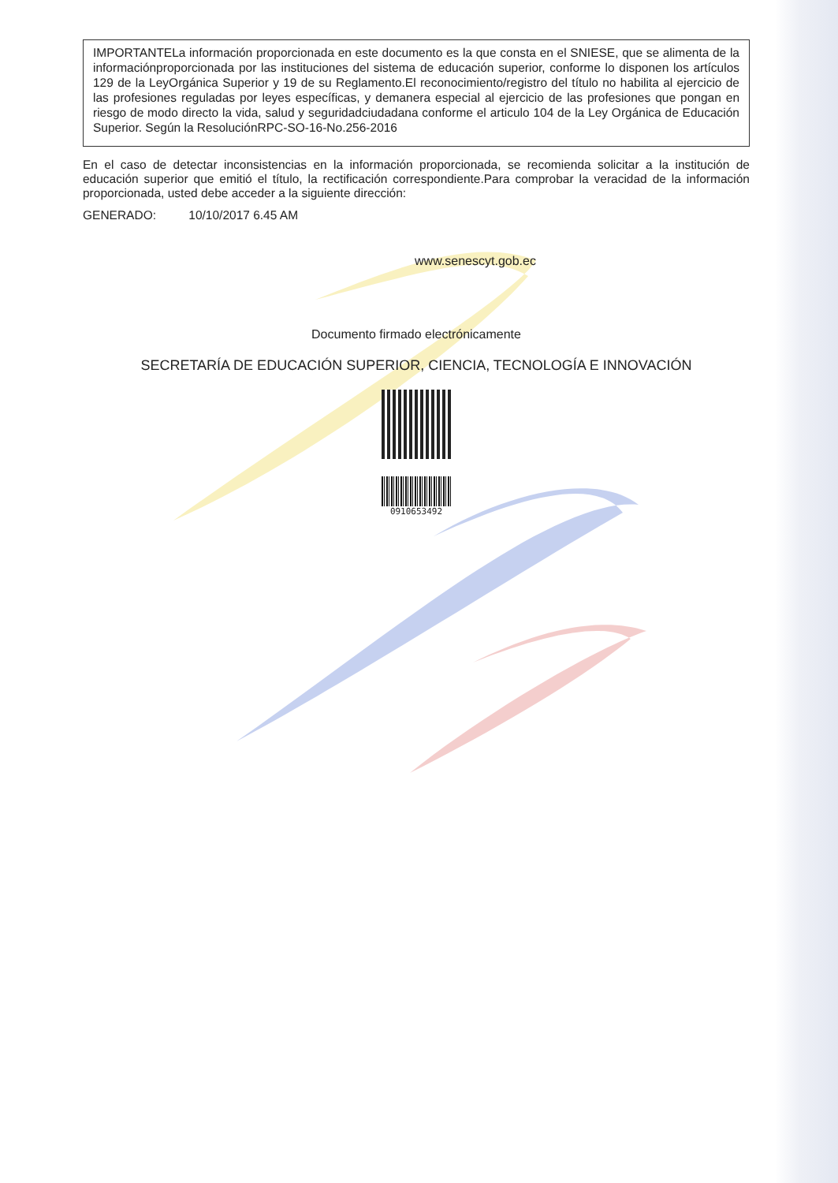IMPORTANTELa información proporcionada en este documento es la que consta en el SNIESE, que se alimenta de la informaciónproporcionada por las instituciones del sistema de educación superior, conforme lo disponen los artículos 129 de la LeyOrgánica Superior y 19 de su Reglamento.El reconocimiento/registro del título no habilita al ejercicio de las profesiones reguladas por leyes específicas, y demanera especial al ejercicio de las profesiones que pongan en riesgo de modo directo la vida, salud y seguridadciudadana conforme el articulo 104 de la Ley Orgánica de Educación Superior. Según la ResoluciónRPC-SO-16-No.256-2016
En el caso de detectar inconsistencias en la información proporcionada, se recomienda solicitar a la institución de educación superior que emitió el título, la rectificación correspondiente.Para comprobar la veracidad de la información proporcionada, usted debe acceder a la siguiente dirección:
GENERADO: 10/10/2017 6.45 AM
www.senescyt.gob.ec
Documento firmado electrónicamente
SECRETARÍA DE EDUCACIÓN SUPERIOR, CIENCIA, TECNOLOGÍA E INNOVACIÓN
0910653492